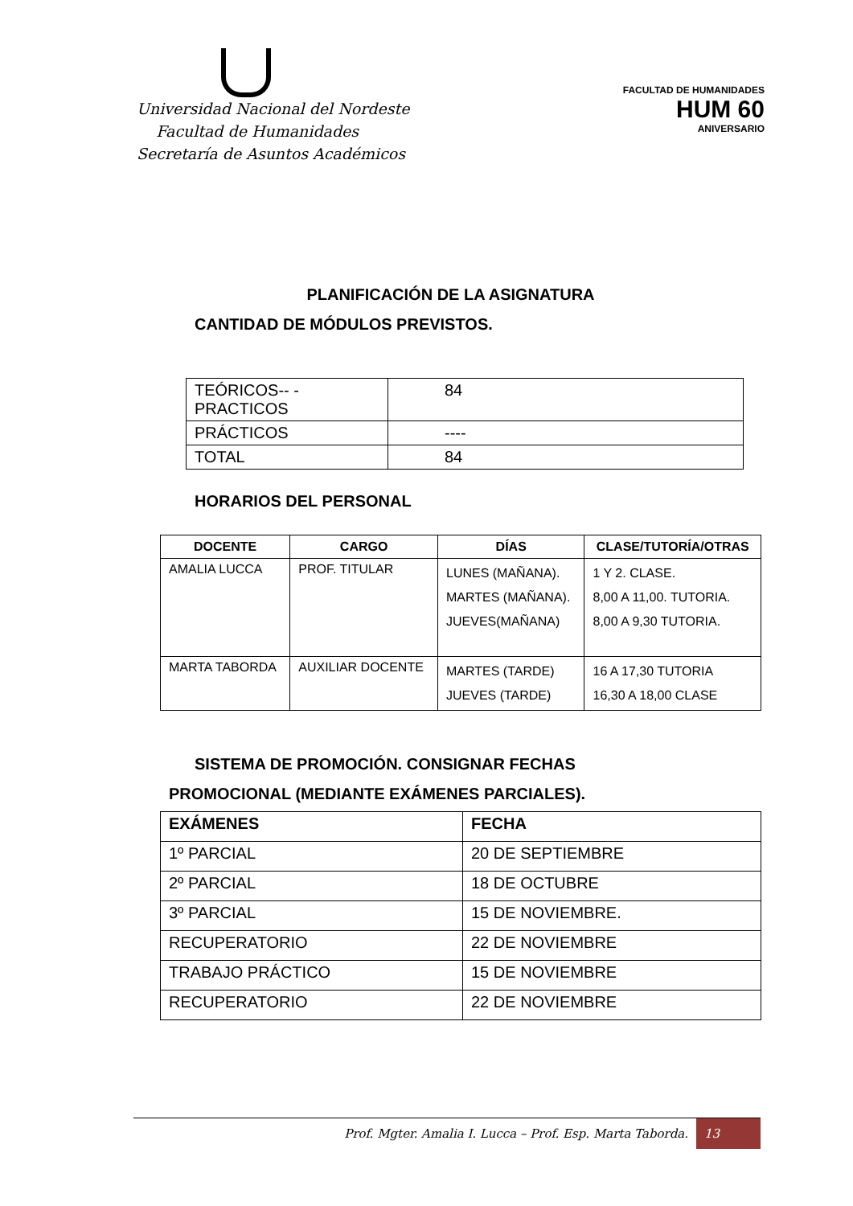Universidad Nacional del Nordeste
Facultad de Humanidades
Secretaría de Asuntos Académicos
FACULTAD DE HUMANIDADES
HUM 60
ANIVERSARIO
PLANIFICACIÓN DE LA ASIGNATURA
CANTIDAD DE MÓDULOS PREVISTOS.
| TEÓRICOS-- - PRACTICOS | 84 |
| PRÁCTICOS | ---- |
| TOTAL | 84 |
HORARIOS DEL PERSONAL
| DOCENTE | CARGO | DÍAS | CLASE/TUTORÍA/OTRAS |
| --- | --- | --- | --- |
| AMALIA LUCCA | PROF. TITULAR | LUNES (MAÑANA). MARTES (MAÑANA). JUEVES(MAÑANA) | 1 Y 2. CLASE. 8,00 A 11,00. TUTORIA. 8,00 A 9,30 TUTORIA. |
| MARTA TABORDA | AUXILIAR DOCENTE | MARTES (TARDE) JUEVES (TARDE) | 16 A 17,30 TUTORIA 16,30 A 18,00 CLASE |
SISTEMA DE PROMOCIÓN. CONSIGNAR FECHAS
PROMOCIONAL (MEDIANTE EXÁMENES PARCIALES).
| EXÁMENES | FECHA |
| --- | --- |
| 1º PARCIAL | 20 DE SEPTIEMBRE |
| 2º PARCIAL | 18 DE OCTUBRE |
| 3º PARCIAL | 15 DE NOVIEMBRE. |
| RECUPERATORIO | 22 DE NOVIEMBRE |
| TRABAJO PRÁCTICO | 15 DE NOVIEMBRE |
| RECUPERATORIO | 22 DE NOVIEMBRE |
Prof. Mgter. Amalia I. Lucca – Prof. Esp. Marta Taborda. 13